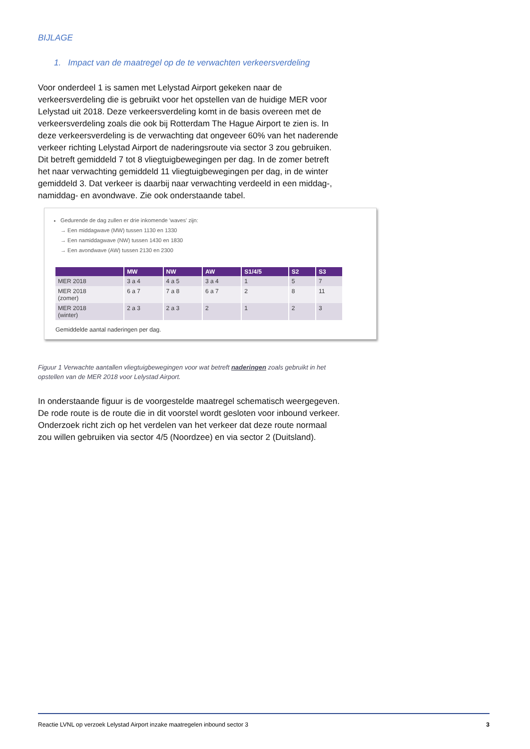BIJLAGE
1. Impact van de maatregel op de te verwachten verkeersverdeling
Voor onderdeel 1 is samen met Lelystad Airport gekeken naar de verkeersverdeling die is gebruikt voor het opstellen van de huidige MER voor Lelystad uit 2018. Deze verkeersverdeling komt in de basis overeen met de verkeersverdeling zoals die ook bij Rotterdam The Hague Airport te zien is. In deze verkeersverdeling is de verwachting dat ongeveer 60% van het naderende verkeer richting Lelystad Airport de naderingsroute via sector 3 zou gebruiken. Dit betreft gemiddeld 7 tot 8 vliegtuigbewegingen per dag. In de zomer betreft het naar verwachting gemiddeld 11 vliegtuigbewegingen per dag, in de winter gemiddeld 3. Dat verkeer is daarbij naar verwachting verdeeld in een middag-, namiddag- en avondwave. Zie ook onderstaande tabel.
Gedurende de dag zullen er drie inkomende 'waves' zijn:
→ Een middagwave (MW) tussen 1130 en 1330
→ Een namiddagwave (NW) tussen 1430 en 1830
→ Een avondwave (AW) tussen 2130 en 2300
| | MW | NW | AW | S1/4/5 | S2 | S3 |
| --- | --- | --- | --- | --- | --- | --- |
| MER 2018 | 3 a 4 | 4 a 5 | 3 a 4 | 1 | 5 | 7 |
| MER 2018 (zomer) | 6 a 7 | 7 a 8 | 6 a 7 | 2 | 8 | 11 |
| MER 2018 (winter) | 2 a 3 | 2 a 3 | 2 | 1 | 2 | 3 |
Gemiddelde aantal naderingen per dag.
Figuur 1 Verwachte aantallen vliegtuigbewegingen voor wat betreft naderingen zoals gebruikt in het opstellen van de MER 2018 voor Lelystad Airport.
In onderstaande figuur is de voorgestelde maatregel schematisch weergegeven. De rode route is de route die in dit voorstel wordt gesloten voor inbound verkeer. Onderzoek richt zich op het verdelen van het verkeer dat deze route normaal zou willen gebruiken via sector 4/5 (Noordzee) en via sector 2 (Duitsland).
Reactie LVNL op verzoek Lelystad Airport inzake maatregelen inbound sector 3 3